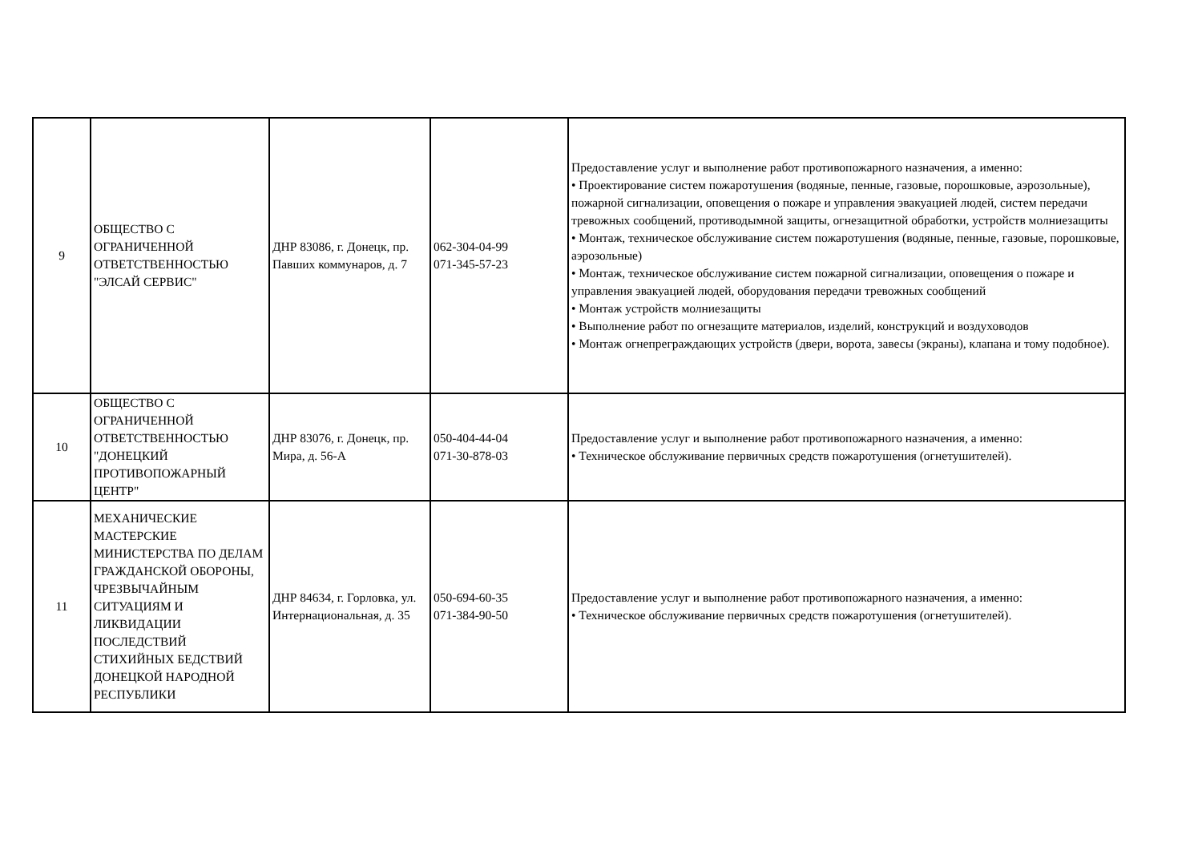| 9 | ОБЩЕСТВО С ОГРАНИЧЕННОЙ ОТВЕТСТВЕННОСТЬЮ "ЭЛСАЙ СЕРВИС" | ДНР 83086, г. Донецк, пр. Павших коммунаров, д. 7 | 062-304-04-99 071-345-57-23 | Предоставление услуг и выполнение работ противопожарного назначения, а именно: • Проектирование систем пожаротушения (водяные, пенные, газовые, порошковые, аэрозольные), пожарной сигнализации, оповещения о пожаре и управления эвакуацией людей, систем передачи тревожных сообщений, противодымной защиты, огнезащитной обработки, устройств молниезащиты • Монтаж, техническое обслуживание систем пожаротушения (водяные, пенные, газовые, порошковые, аэрозольные) • Монтаж, техническое обслуживание систем пожарной сигнализации, оповещения о пожаре и управления эвакуацией людей, оборудования передачи тревожных сообщений • Монтаж устройств молниезащиты • Выполнение работ по огнезащите материалов, изделий, конструкций и воздуховодов • Монтаж огнепреграждающих устройств (двери, ворота, завесы (экраны), клапана и тому подобное). |
| 10 | ОБЩЕСТВО С ОГРАНИЧЕННОЙ ОТВЕТСТВЕННОСТЬЮ "ДОНЕЦКИЙ ПРОТИВОПОЖАРНЫЙ ЦЕНТР" | ДНР 83076, г. Донецк, пр. Мира, д. 56-А | 050-404-44-04 071-30-878-03 | Предоставление услуг и выполнение работ противопожарного назначения, а именно: • Техническое обслуживание первичных средств пожаротушения (огнетушителей). |
| 11 | МЕХАНИЧЕСКИЕ МАСТЕРСКИЕ МИНИСТЕРСТВА ПО ДЕЛАМ ГРАЖДАНСКОЙ ОБОРОНЫ, ЧРЕЗВЫЧАЙНЫМ СИТУАЦИЯМ И ЛИКВИДАЦИИ ПОСЛЕДСТВИЙ СТИХИЙНЫХ БЕДСТВИЙ ДОНЕЦКОЙ НАРОДНОЙ РЕСПУБЛИКИ | ДНР 84634, г. Горловка, ул. Интернациональная, д. 35 | 050-694-60-35 071-384-90-50 | Предоставление услуг и выполнение работ противопожарного назначения, а именно: • Техническое обслуживание первичных средств пожаротушения (огнетушителей). |